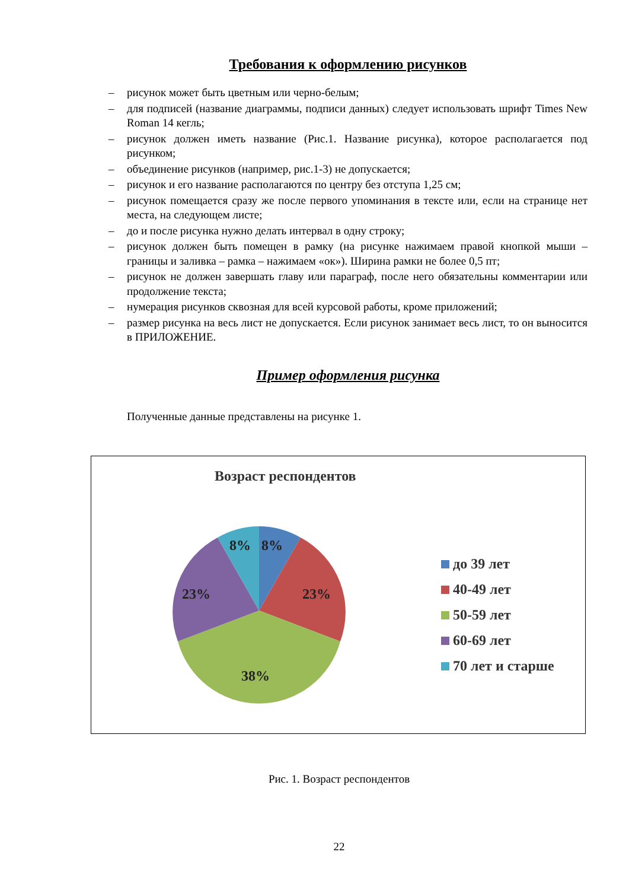Требования к оформлению рисунков
– рисунок может быть цветным или черно-белым;
– для подписей (название диаграммы, подписи данных) следует использовать шрифт Times New Roman 14 кегль;
– рисунок должен иметь название (Рис.1. Название рисунка), которое располагается под рисунком;
– объединение рисунков (например, рис.1-3) не допускается;
– рисунок и его название располагаются по центру без отступа 1,25 см;
– рисунок помещается сразу же после первого упоминания в тексте или, если на странице нет места, на следующем листе;
– до и после рисунка нужно делать интервал в одну строку;
– рисунок должен быть помещен в рамку (на рисунке нажимаем правой кнопкой мыши – границы и заливка – рамка – нажимаем «ок»). Ширина рамки не более 0,5 пт;
– рисунок не должен завершать главу или параграф, после него обязательны комментарии или продолжение текста;
– нумерация рисунков сквозная для всей курсовой работы, кроме приложений;
– размер рисунка на весь лист не допускается. Если рисунок занимает весь лист, то он выносится в ПРИЛОЖЕНИЕ.
Пример оформления рисунка
Полученные данные представлены на рисунке 1.
Возраст респондентов
8%
8%
23%
23%
38%
до 39 лет
40-49 лет
50-59 лет
60-69 лет
70 лет и старше
Рис. 1. Возраст респондентов
22